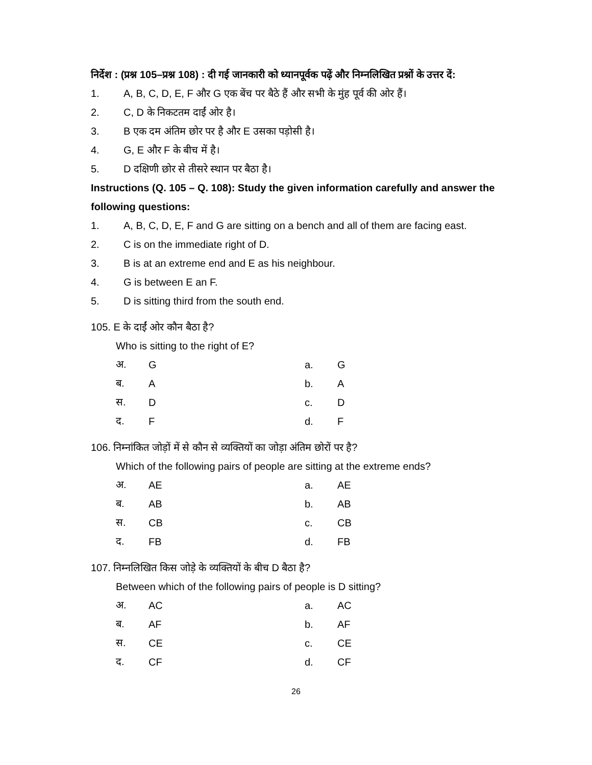निर्देश : (प्रश्न 105–प्रश्न 108) : दी गई जानकारी को ध्यानपूर्वक पढ़ें और निम्नलिखित प्रश्नों के उत्तर दें:
1. A, B, C, D, E, F और G एक बेंच पर बैठे हैं और सभी के मुंह पूर्व की ओर हैं।
2. C, D के निकटतम दाईं ओर है।
3. B एक दम अंतिम छोर पर है और E उसका पड़ोसी है।
4. G, E और F के बीच में है।
5. D दक्षिणी छोर से तीसरे स्थान पर बैठा है।
Instructions (Q. 105 – Q. 108): Study the given information carefully and answer the following questions:
1. A, B, C, D, E, F and G are sitting on a bench and all of them are facing east.
2. C is on the immediate right of D.
3. B is at an extreme end and E as his neighbour.
4. G is between E an F.
5. D is sitting third from the south end.
105. E के दाईं ओर कौन बैठा है?
Who is sitting to the right of E?
| अ. | G | a. | G |
| ब. | A | b. | A |
| स. | D | c. | D |
| द. | F | d. | F |
106. निम्नांकित जोड़ों में से कौन से व्यक्तियों का जोड़ा अंतिम छोरों पर है?
Which of the following pairs of people are sitting at the extreme ends?
| अ. | AE | a. | AE |
| ब. | AB | b. | AB |
| स. | CB | c. | CB |
| द. | FB | d. | FB |
107. निम्नलिखित किस जोड़े के व्यक्तियों के बीच D बैठा है?
Between which of the following pairs of people is D sitting?
| अ. | AC | a. | AC |
| ब. | AF | b. | AF |
| स. | CE | c. | CE |
| द. | CF | d. | CF |
26